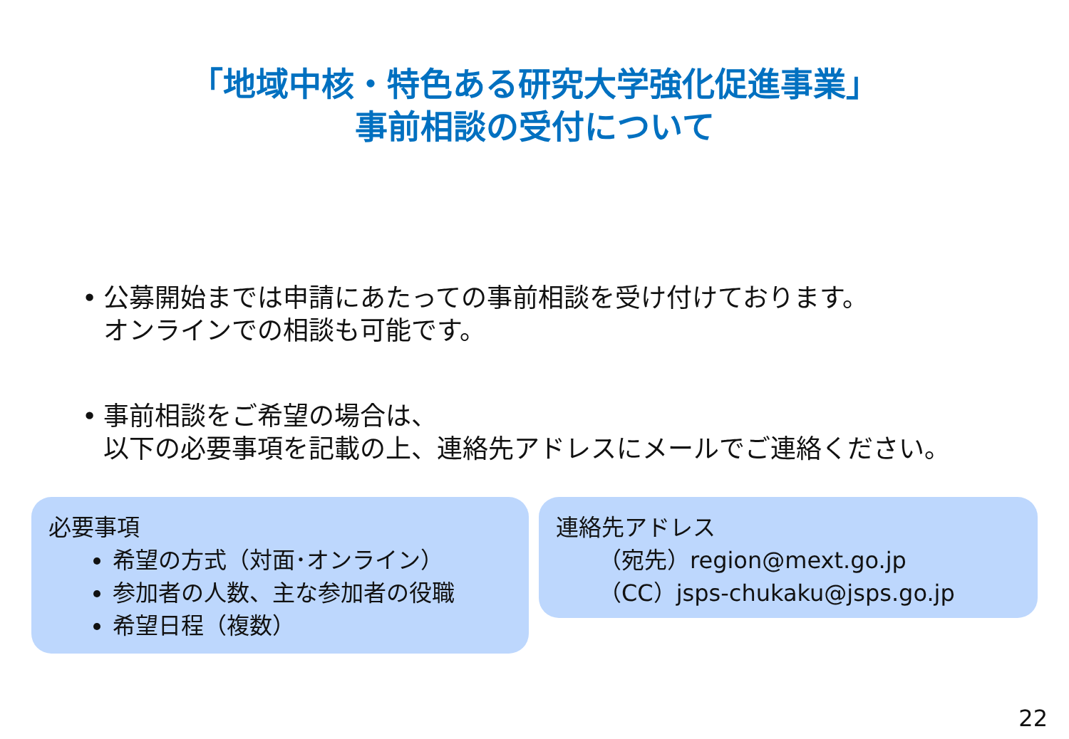「地域中核・特色ある研究大学強化促進事業」
事前相談の受付について
• 公募開始までは申請にあたっての事前相談を受け付けております。
オンラインでの相談も可能です。
• 事前相談をご希望の場合は、
以下の必要事項を記載の上、連絡先アドレスにメールでご連絡ください。
必要事項
希望の方式（対面･オンライン）
参加者の人数、主な参加者の役職
希望日程（複数）
連絡先アドレス
（宛先）region@mext.go.jp
（CC）jsps-chukaku@jsps.go.jp
22